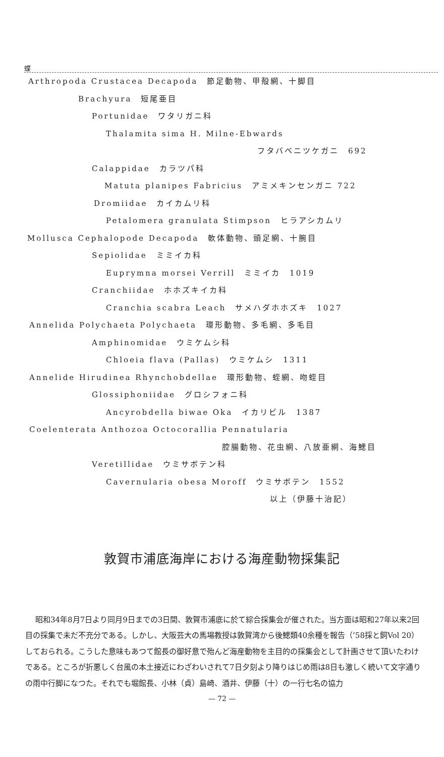蝶
Arthropoda Crustacea Decapoda　節足動物、甲殻網、十脚目
Brachyura　短尾亜目
Portunidae　ワタリガニ科
Thalamita sima H. Milne-Ebwards
フタバベニツケガニ　692
Calappidae　カラツパ科
Matuta planipes Fabricius　アミメキンセンガニ 722
Dromiidae　カイカムリ科
Petalomera granulata Stimpson　ヒラアシカムリ
Mollusca Cephalopode Decapoda　軟体動物、頭足網、十腕目
Sepiolidae　ミミイカ科
Euprymna morsei Verrill　ミミイカ　1019
Cranchiidae　ホホズキイカ科
Cranchia scabra Leach　サメハダホホズキ　1027
Annelida Polychaeta Polychaeta　環形動物、多毛網、多毛目
Amphinomidae　ウミケムシ科
Chloeia flava (Pallas)　ウミケムシ　1311
Annelide Hirudinea Rhynchobdellae　環形動物、蛭網、吻蛭目
Glossiphoniidae　グロシフォニ科
Ancyrobdella biwae Oka　イカリビル　1387
Coelenterata Anthozoa Octocorallia Pennatularia
腔腸動物、花虫網、八放亜網、海鰓目
Veretillidae　ウミサボテン科
Cavernularia obesa Moroff　ウミサボテン　1552
以上（伊藤十治記）
敦賀市浦底海岸における海産動物採集記
昭和34年8月7日より同月9日までの3日間、敦賀市浦底に於て綜合採集会が催された。当方面は昭和27年以来2回目の採集で未だ不充分である。しかし、大阪芸大の馬場教授は敦賀湾から後鰓類40余種を報告（’58採と飼Vol 20）しておられる。こうした意味もあつて館長の御好意で殆んど海産動物を主目的の採集会として計画させて頂いたわけである。ところが折悪しく台風の本土接近にわざわいされて7日夕刻より降りはじめ雨は8日も激しく続いて文字通りの雨中行脚になつた。それでも堀館長、小林（貞）島崎、酒井、伊藤（十）の一行七名の協力
— 72 —